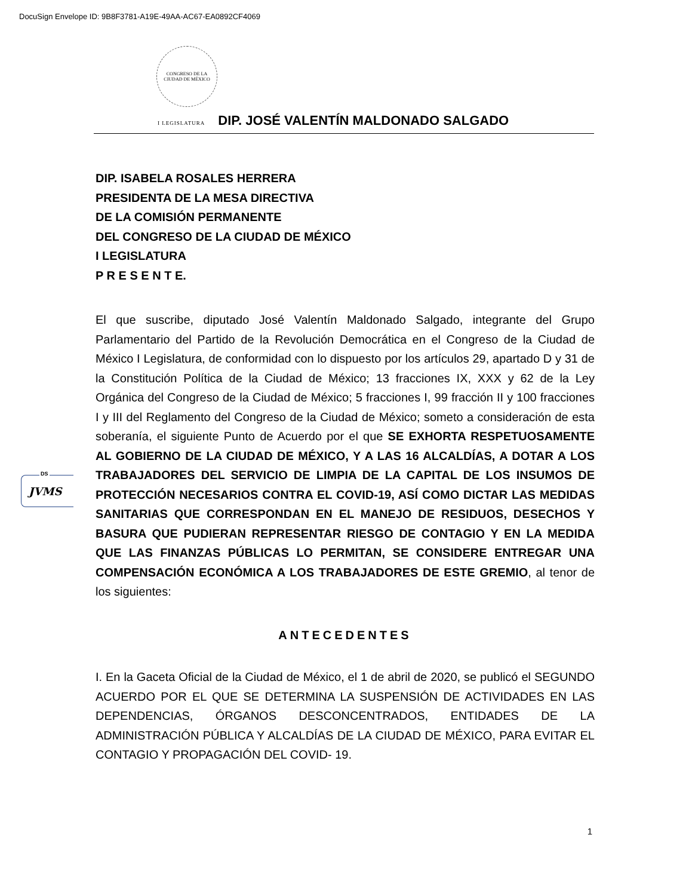DocuSign Envelope ID: 9B8F3781-A19E-49AA-AC67-EA0892CF4069
CONGRESO DE LA
CIUDAD DE MÉXICO
I LEGISLATURA DIP. JOSÉ VALENTÍN MALDONADO SALGADO
DIP. ISABELA ROSALES HERRERA
PRESIDENTA DE LA MESA DIRECTIVA
DE LA COMISIÓN PERMANENTE
DEL CONGRESO DE LA CIUDAD DE MÉXICO
I LEGISLATURA
P R E S E N T E.
El que suscribe, diputado José Valentín Maldonado Salgado, integrante del Grupo Parlamentario del Partido de la Revolución Democrática en el Congreso de la Ciudad de México I Legislatura, de conformidad con lo dispuesto por los artículos 29, apartado D y 31 de la Constitución Política de la Ciudad de México; 13 fracciones IX, XXX y 62 de la Ley Orgánica del Congreso de la Ciudad de México; 5 fracciones I, 99 fracción II y 100 fracciones I y III del Reglamento del Congreso de la Ciudad de México; someto a consideración de esta soberanía, el siguiente Punto de Acuerdo por el que SE EXHORTA RESPETUOSAMENTE AL GOBIERNO DE LA CIUDAD DE MÉXICO, Y A LAS 16 ALCALDÍAS, A DOTAR A LOS TRABAJADORES DEL SERVICIO DE LIMPIA DE LA CAPITAL DE LOS INSUMOS DE PROTECCIÓN NECESARIOS CONTRA EL COVID-19, ASÍ COMO DICTAR LAS MEDIDAS SANITARIAS QUE CORRESPONDAN EN EL MANEJO DE RESIDUOS, DESECHOS Y BASURA QUE PUDIERAN REPRESENTAR RIESGO DE CONTAGIO Y EN LA MEDIDA QUE LAS FINANZAS PÚBLICAS LO PERMITAN, SE CONSIDERE ENTREGAR UNA COMPENSACIÓN ECONÓMICA A LOS TRABAJADORES DE ESTE GREMIO, al tenor de los siguientes:
ANTECEDENTES
I. En la Gaceta Oficial de la Ciudad de México, el 1 de abril de 2020, se publicó el SEGUNDO ACUERDO POR EL QUE SE DETERMINA LA SUSPENSIÓN DE ACTIVIDADES EN LAS DEPENDENCIAS, ÓRGANOS DESCONCENTRADOS, ENTIDADES DE LA ADMINISTRACIÓN PÚBLICA Y ALCALDÍAS DE LA CIUDAD DE MÉXICO, PARA EVITAR EL CONTAGIO Y PROPAGACIÓN DEL COVID- 19.
DS
JVMS
1